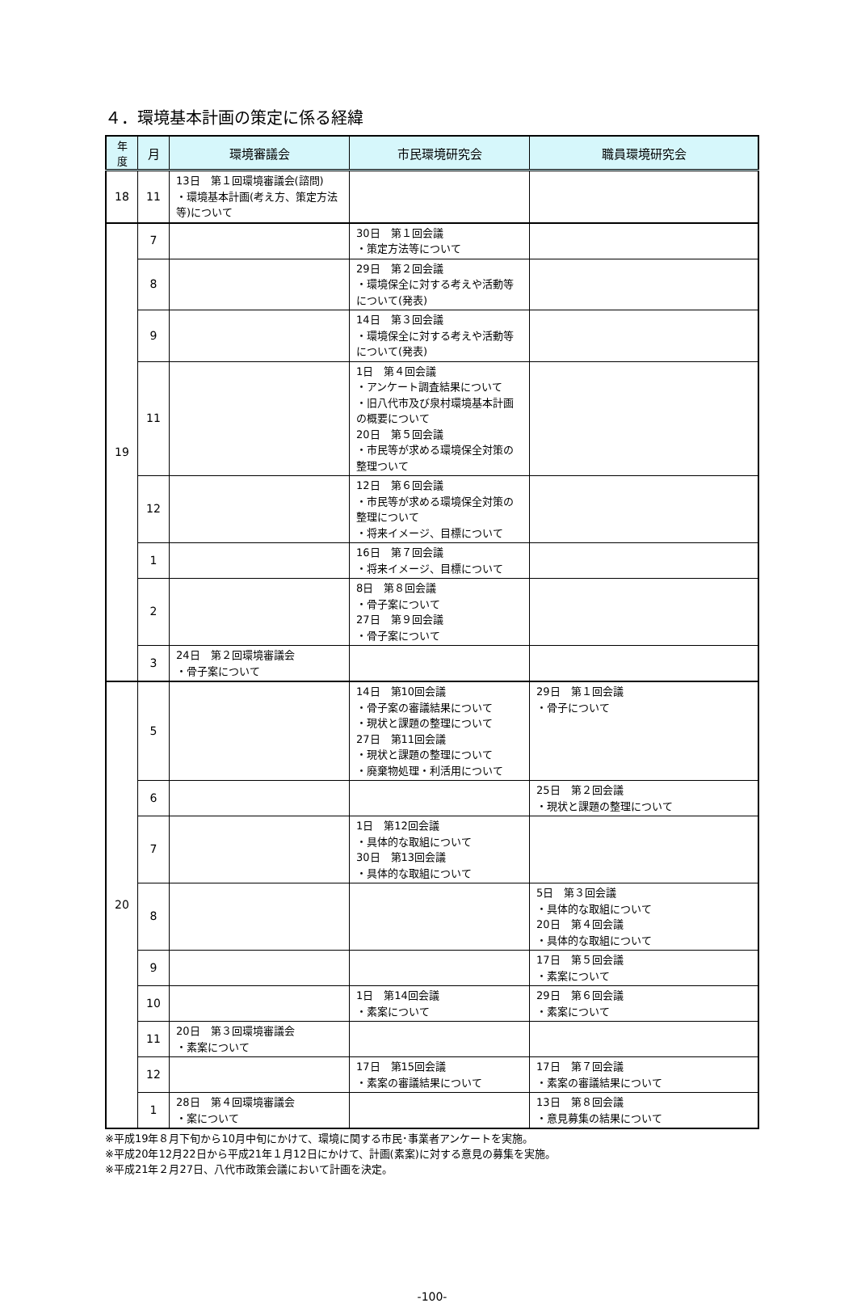４．環境基本計画の策定に係る経緯
| 年 度 | 月 | 環境審議会 | 市民環境研究会 | 職員環境研究会 |
| --- | --- | --- | --- | --- |
| 18 | 11 | 13日 第１回環境審議会(諮問) ・環境基本計画(考え方、策定方法等)について | | |
| 19 | 7 | | 30日 第１回会議 ・策定方法等について | |
| | 8 | | 29日 第２回会議 ・環境保全に対する考えや活動等について(発表) | |
| | 9 | | 14日 第３回会議 ・環境保全に対する考えや活動等について(発表) | |
| | 11 | | 1日 第４回会議 ・アンケート調査結果について ・旧八代市及び泉村環境基本計画の概要について 20日 第５回会議 ・市民等が求める環境保全対策の整理ついて | |
| | 12 | | 12日 第６回会議 ・市民等が求める環境保全対策の整理について ・将来イメージ、目標について | |
| | 1 | | 16日 第７回会議 ・将来イメージ、目標について | |
| | 2 | | 8日 第８回会議 ・骨子案について 27日 第９回会議 ・骨子案について | |
| | 3 | 24日 第２回環境審議会 ・骨子案について | | |
| 20 | 5 | | 14日 第10回会議 ・骨子案の審議結果について ・現状と課題の整理について 27日 第11回会議 ・現状と課題の整理について ・廃棄物処理・利活用について | 29日 第１回会議 ・骨子について |
| | 6 | | | 25日 第２回会議 ・現状と課題の整理について |
| | 7 | | 1日 第12回会議 ・具体的な取組について 30日 第13回会議 ・具体的な取組について | |
| | 8 | | | 5日 第３回会議 ・具体的な取組について 20日 第４回会議 ・具体的な取組について |
| | 9 | | | 17日 第５回会議 ・素案について |
| | 10 | | 1日 第14回会議 ・素案について | 29日 第６回会議 ・素案について |
| | 11 | 20日 第３回環境審議会 ・素案について | | |
| | 12 | | 17日 第15回会議 ・素案の審議結果について | 17日 第７回会議 ・素案の審議結果について |
| | 1 | 28日 第４回環境審議会 ・案について | | 13日 第８回会議 ・意見募集の結果について |
※平成19年８月下旬から10月中旬にかけて、環境に関する市民･事業者アンケートを実施。
※平成20年12月22日から平成21年１月12日にかけて、計画(素案)に対する意見の募集を実施。
※平成21年２月27日、八代市政策会議において計画を決定。
-100-